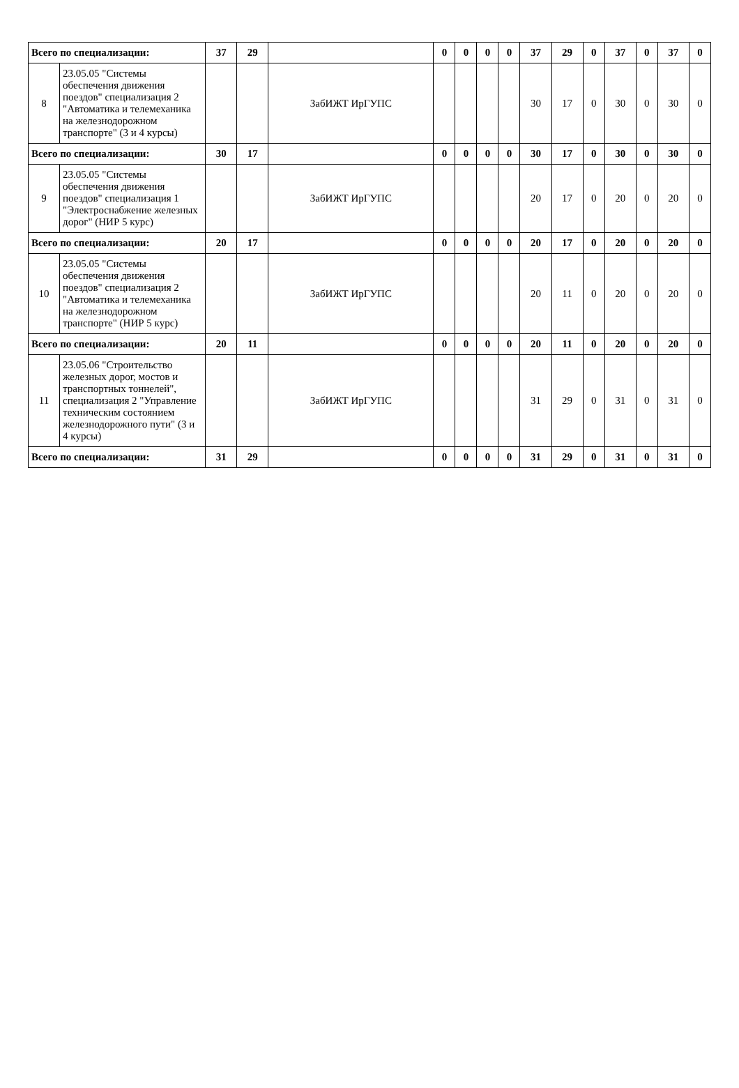| Всего по специализации: | | 37 | 29 | | 0 | 0 | 0 | 0 | 37 | 29 | 0 | 37 | 0 | 37 | 0 |
| 8 | 23.05.05 "Системы обеспечения движения поездов" специализация 2 "Автоматика и телемеханика на железнодорожном транспорте" (3 и 4 курсы) | | | ЗабИЖТ ИрГУПС | | | | | 30 | 17 | 0 | 30 | 0 | 30 | 0 |
| Всего по специализации: | | 30 | 17 | | 0 | 0 | 0 | 0 | 30 | 17 | 0 | 30 | 0 | 30 | 0 |
| 9 | 23.05.05 "Системы обеспечения движения поездов" специализация 1 "Электроснабжение железных дорог" (НИР 5 курс) | | | ЗабИЖТ ИрГУПС | | | | | 20 | 17 | 0 | 20 | 0 | 20 | 0 |
| Всего по специализации: | | 20 | 17 | | 0 | 0 | 0 | 0 | 20 | 17 | 0 | 20 | 0 | 20 | 0 |
| 10 | 23.05.05 "Системы обеспечения движения поездов" специализация 2 "Автоматика и телемеханика на железнодорожном транспорте" (НИР 5 курс) | | | ЗабИЖТ ИрГУПС | | | | | 20 | 11 | 0 | 20 | 0 | 20 | 0 |
| Всего по специализации: | | 20 | 11 | | 0 | 0 | 0 | 0 | 20 | 11 | 0 | 20 | 0 | 20 | 0 |
| 11 | 23.05.06 "Строительство железных дорог, мостов и транспортных тоннелей", специализация 2 "Управление техническим состоянием железнодорожного пути" (3 и 4 курсы) | | | ЗабИЖТ ИрГУПС | | | | | 31 | 29 | 0 | 31 | 0 | 31 | 0 |
| Всего по специализации: | | 31 | 29 | | 0 | 0 | 0 | 0 | 31 | 29 | 0 | 31 | 0 | 31 | 0 |